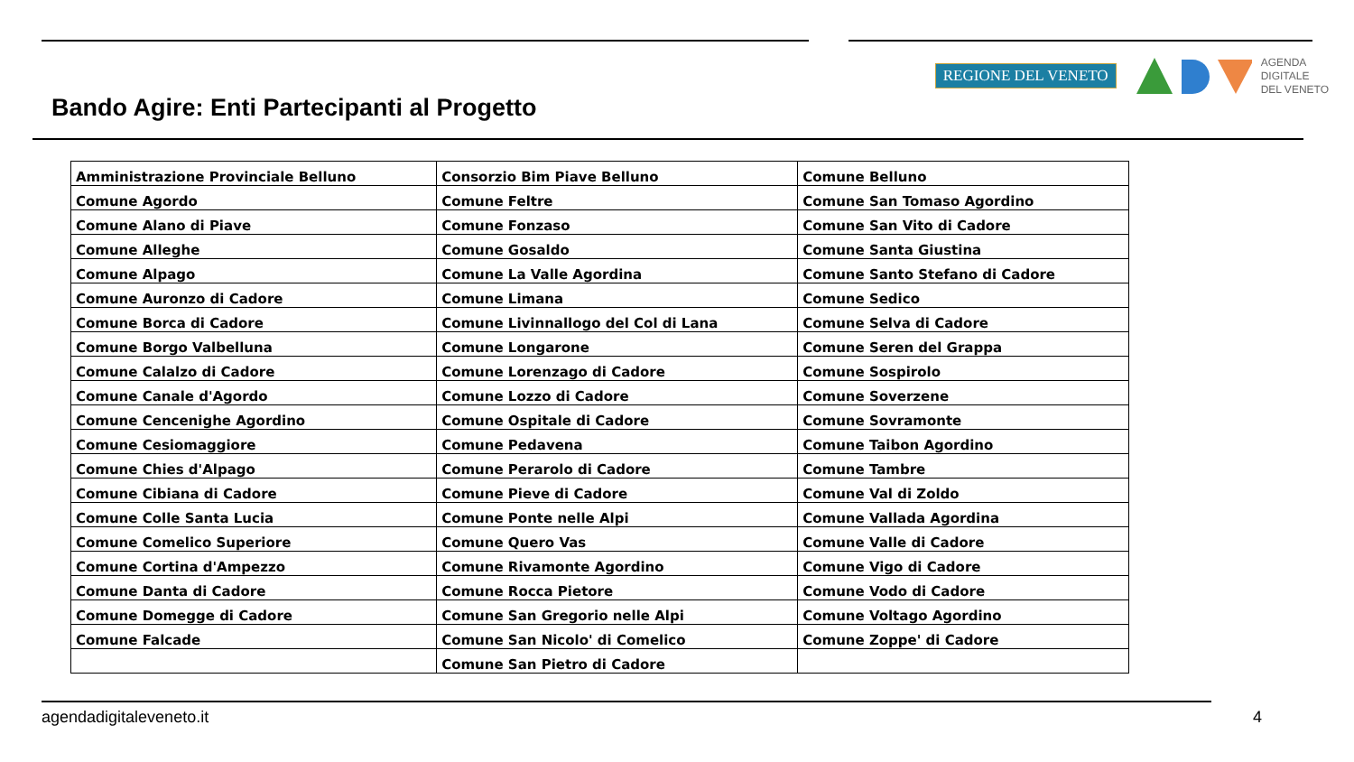Bando Agire: Enti Partecipanti al Progetto
REGIONE DEL VENETO
AGENDA
DIGITALE
DEL VENETO
| Amministrazione Provinciale Belluno | Consorzio Bim Piave Belluno | Comune Belluno |
| Comune Agordo | Comune Feltre | Comune San Tomaso Agordino |
| Comune Alano di Piave | Comune Fonzaso | Comune San Vito di Cadore |
| Comune Alleghe | Comune Gosaldo | Comune Santa Giustina |
| Comune Alpago | Comune La Valle Agordina | Comune Santo Stefano di Cadore |
| Comune Auronzo di Cadore | Comune Limana | Comune Sedico |
| Comune Borca di Cadore | Comune Livinnallogo del Col di Lana | Comune Selva di Cadore |
| Comune Borgo Valbelluna | Comune Longarone | Comune Seren del Grappa |
| Comune Calalzo di Cadore | Comune Lorenzago di Cadore | Comune Sospirolo |
| Comune Canale d'Agordo | Comune Lozzo di Cadore | Comune Soverzene |
| Comune Cencenighe Agordino | Comune Ospitale di Cadore | Comune Sovramonte |
| Comune Cesiomaggiore | Comune Pedavena | Comune Taibon Agordino |
| Comune Chies d'Alpago | Comune Perarolo di Cadore | Comune Tambre |
| Comune Cibiana di Cadore | Comune Pieve di Cadore | Comune Val di Zoldo |
| Comune Colle Santa Lucia | Comune Ponte nelle Alpi | Comune Vallada Agordina |
| Comune Comelico Superiore | Comune Quero Vas | Comune Valle di Cadore |
| Comune Cortina d'Ampezzo | Comune Rivamonte Agordino | Comune Vigo di Cadore |
| Comune Danta di Cadore | Comune Rocca Pietore | Comune Vodo di Cadore |
| Comune Domegge di Cadore | Comune San Gregorio nelle Alpi | Comune Voltago Agordino |
| Comune Falcade | Comune San Nicolo' di Comelico | Comune Zoppe' di Cadore |
| | Comune San Pietro di Cadore | |
agendadigitaleveneto.it 4